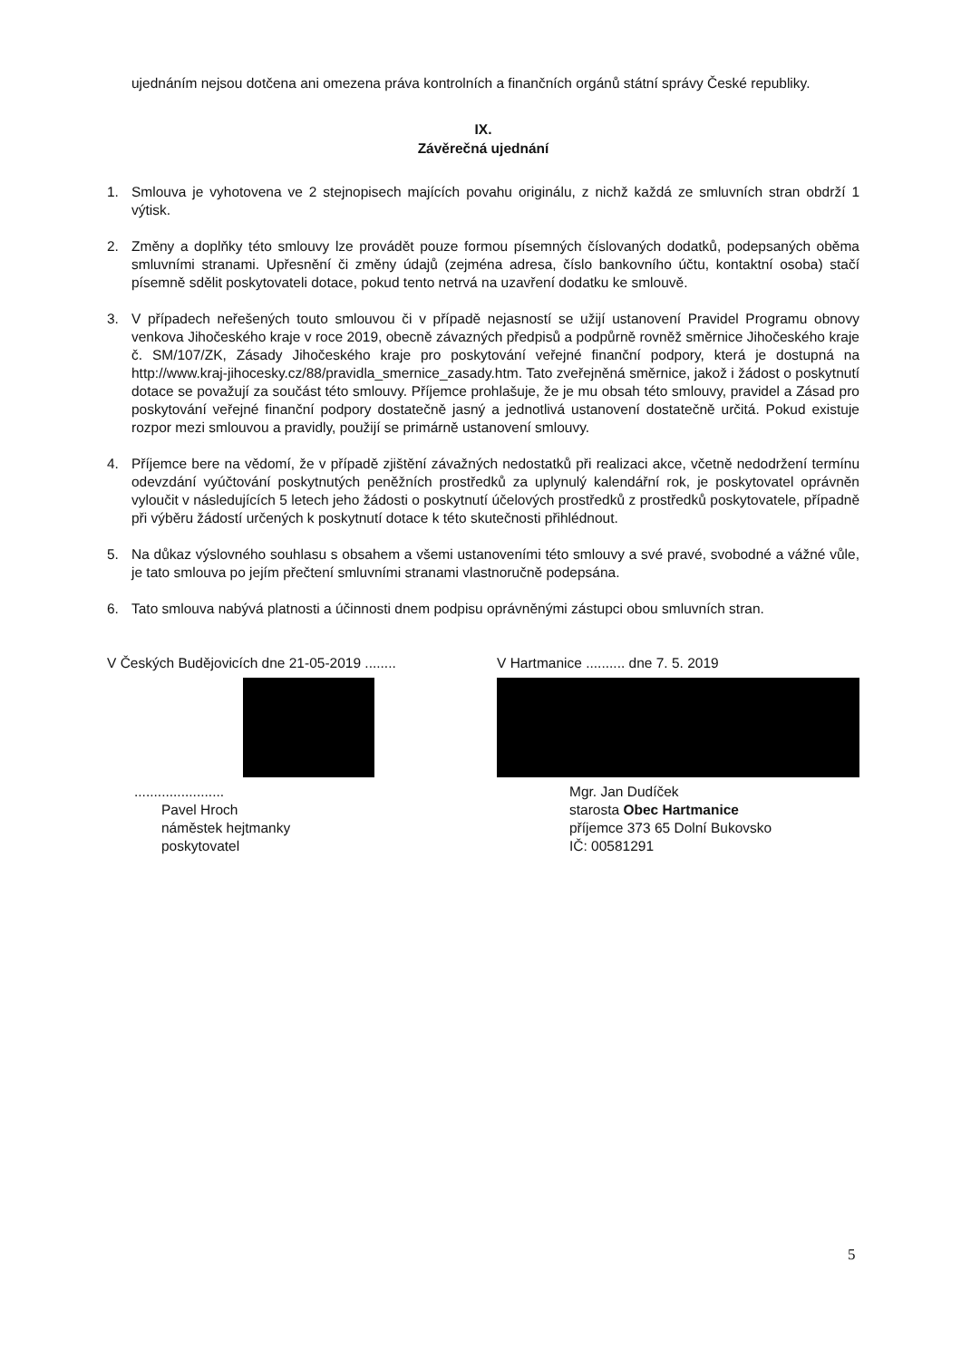ujednáním nejsou dotčena ani omezena práva kontrolních a finančních orgánů státní správy České republiky.
IX.
Závěrečná ujednání
1. Smlouva je vyhotovena ve 2 stejnopisech majících povahu originálu, z nichž každá ze smluvních stran obdrží 1 výtisk.
2. Změny a doplňky této smlouvy lze provádět pouze formou písemných číslovaných dodatků, podepsaných oběma smluvními stranami. Upřesnění či změny údajů (zejména adresa, číslo bankovního účtu, kontaktní osoba) stačí písemně sdělit poskytovateli dotace, pokud tento netrvá na uzavření dodatku ke smlouvě.
3. V případech neřešených touto smlouvou či v případě nejasností se užijí ustanovení Pravidel Programu obnovy venkova Jihočeského kraje v roce 2019, obecně závazných předpisů a podpůrně rovněž směrnice Jihočeského kraje č. SM/107/ZK, Zásady Jihočeského kraje pro poskytování veřejné finanční podpory, která je dostupná na http://www.kraj-jihocesky.cz/88/pravidla_smernice_zasady.htm. Tato zveřejněná směrnice, jakož i žádost o poskytnutí dotace se považují za součást této smlouvy. Příjemce prohlašuje, že je mu obsah této smlouvy, pravidel a Zásad pro poskytování veřejné finanční podpory dostatečně jasný a jednotlivá ustanovení dostatečně určitá. Pokud existuje rozpor mezi smlouvou a pravidly, použijí se primárně ustanovení smlouvy.
4. Příjemce bere na vědomí, že v případě zjištění závažných nedostatků při realizaci akce, včetně nedodržení termínu odevzdání vyúčtování poskytnutých peněžních prostředků za uplynulý kalendářní rok, je poskytovatel oprávněn vyloučit v následujících 5 letech jeho žádosti o poskytnutí účelových prostředků z prostředků poskytovatele, případně při výběru žádostí určených k poskytnutí dotace k této skutečnosti přihlédnout.
5. Na důkaz výslovného souhlasu s obsahem a všemi ustanoveními této smlouvy a své pravé, svobodné a vážné vůle, je tato smlouva po jejím přečtení smluvními stranami vlastnoručně podepsána.
6. Tato smlouva nabývá platnosti a účinnosti dnem podpisu oprávněnými zástupci obou smluvních stran.
V Českých Budějovicích dne 21-05-2019 ........
.......................
Pavel Hroch
náměstek hejtmanky
poskytovatel
V Hartmanice .......... dne 7. 5. 2019
Mgr. Jan Dudíček
starosta Obec Hartmanice
příjemce 373 65 Dolní Bukovsko
IČ: 00581291
5